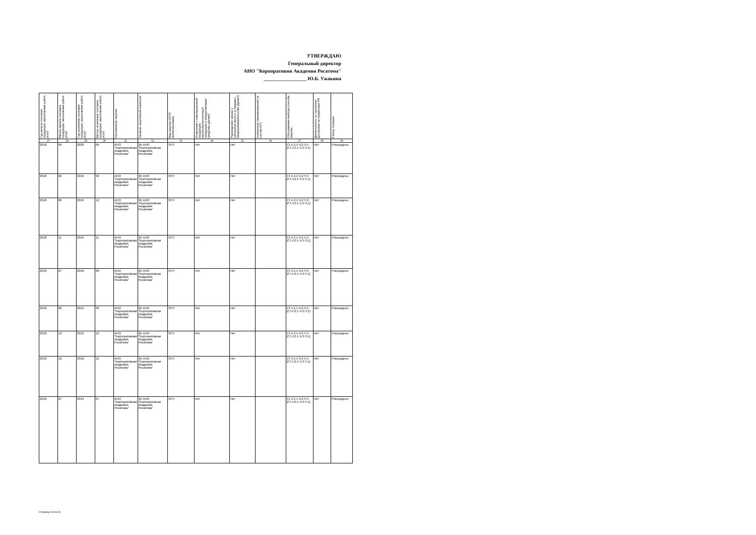УТВЕРЖДАЮ
Генеральный директор
АНО "Корпоративня Академия Росатома"
_________________ Ю.Б. Ужакина
| Год начала поставки продукции, выполнения работ, услуг | Месяц начала поставки продукции, выполнения работ, услуг | Год окончения поставки продукции, выполнения работ, услуг | Месяц окончения поставки продукции, выполнения работ, услуг | Организатор закупки | Уровень закупочной комиссии | Вид закупки (ЭТП/неэлектронная) | Отнесение к инновационной продукции, высокотехнологичной продукции и лекарственные средства (да/нет) | Размещение заказа у субъектов малого и среднего предпринимательства (да/нет) | Контрагент (наименование) (в случае ЕП) | Обоснования выбора способа закупки | Деятельность по проектам/договорам за пределами РФ | Статус позиции |
| --- | --- | --- | --- | --- | --- | --- | --- | --- | --- | --- | --- | --- |
| 27 | 28 | 29 | 30 | 31 | 32 | 33 | 34 | 35 | 36 | 37 | 38 | 39 |
| 2018 | 09 | 2020 | 09 | АНО "Корпоративная Академия Росатома" | ЗК АНО "Корпоративная Академия Росатома" | ЭТП | Нет | Нет | | СТ.4.2.1 Ч.2 П.5 [СТ.4.2.1 Ч.3 П.1] | Нет | Утверждено |
| 2018 | 02 | 2019 | 02 | АНО "Корпоративная Академия Росатома" | ЗК АНО "Корпоративная Академия Росатома" | ЭТП | Нет | Нет | | СТ.4.2.1 Ч.2 П.5 [СТ.4.2.1 Ч.3 П.1] | Нет | Утверждено |
| 2018 | 06 | 2019 | 12 | АНО "Корпоративная Академия Росатома" | ЗК АНО "Корпоративная Академия Росатома" | ЭТП | Нет | Нет | | СТ.4.2.1 Ч.2 П.2 [СТ.4.2.1 Ч.3 П.1] | Нет | Утверждено |
| 2018 | 11 | 2019 | 11 | АНО "Корпоративная Академия Росатома" | ЗК АНО "Корпоративная Академия Росатома" | ЭТП | Нет | Нет | | СТ.4.2.1 Ч.2 П.5 [СТ.4.2.1 Ч.3 П.1] | Нет | Утверждено |
| 2018 | 07 | 2018 | 08 | АНО "Корпоративная Академия Росатома" | ЗК АНО "Корпоративная Академия Росатома" | ЭТП | Нет | Нет | | СТ.4.2.1 Ч.2 П.5 [СТ.4.2.1 Ч.3 П.1] | Нет | Утверждено |
| 2018 | 06 | 2019 | 06 | АНО "Корпоративная Академия Росатома" | ЗК АНО "Корпоративная Академия Росатома" | ЭТП | Нет | Нет | | СТ.4.2.1 Ч.2 П.5 [СТ.4.2.1 Ч.3 П.1] | Нет | Утверждено |
| 2018 | 12 | 2019 | 12 | АНО "Корпоративная Академия Росатома" | ЗК АНО "Корпоративная Академия Росатома" | ЭТП | Нет | Нет | | СТ.4.2.1 Ч.2 П.5 [СТ.4.2.1 Ч.3 П.1] | Нет | Утверждено |
| 2018 | 10 | 2018 | 12 | АНО "Корпоративная Академия Росатома" | ЗК АНО "Корпоративная Академия Росатома" | ЭТП | Нет | Нет | | СТ.4.2.1 Ч.2 П.5 [СТ.4.2.1 Ч.3 П.1] | Нет | Утверждено |
| 2018 | 07 | 2019 | 07 | АНО "Корпоративная Академия Росатома" | ЗК АНО "Корпоративная Академия Росатома" | ЭТП | Нет | Нет | | СТ.4.2.1 Ч.2 П.5 [СТ.4.2.1 Ч.3 П.1] | Нет | Утверждено |
Страница 18 из 34